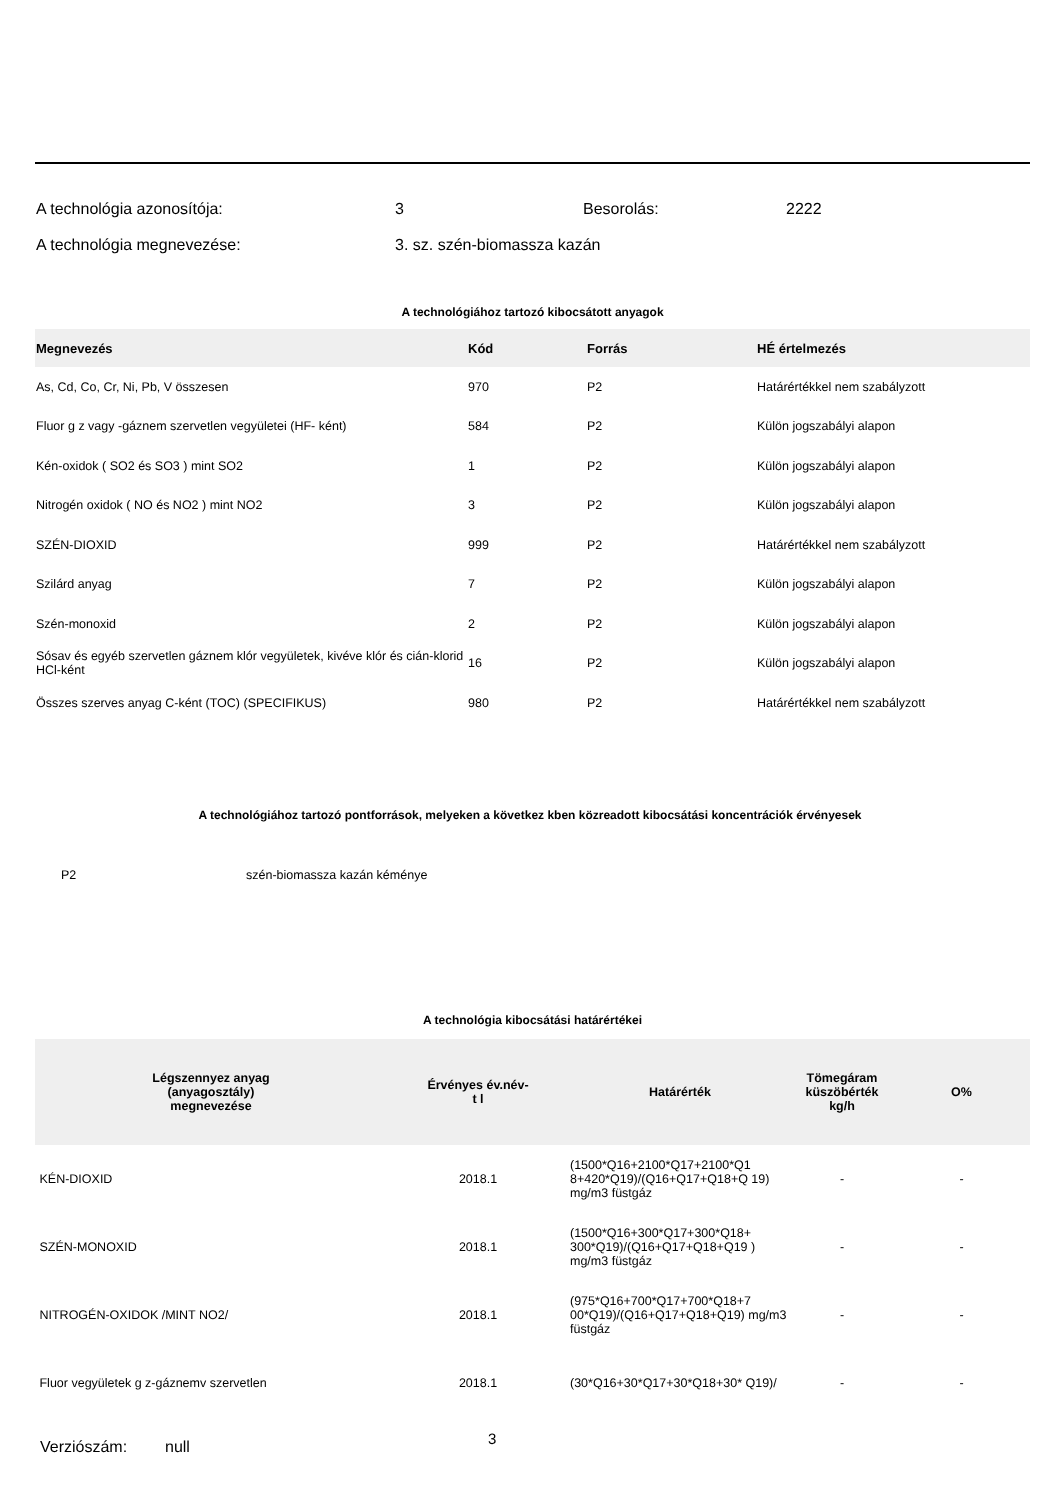A technológia azonosítója: 3 Besorolás: 2222
A technológia megnevezése: 3. sz. szén-biomassza kazán
A technológiához tartozó kibocsátott anyagok
| Megnevezés | Kód | Forrás | HÉ értelmezés |
| --- | --- | --- | --- |
| As, Cd, Co, Cr, Ni, Pb, V összesen | 970 | P2 | Határértékkel nem szabályzott |
| Fluor g z vagy -gáznem szervetlen vegyületei (HF- ként) | 584 | P2 | Külön jogszabályi alapon |
| Kén-oxidok ( SO2 és SO3 ) mint SO2 | 1 | P2 | Külön jogszabályi alapon |
| Nitrogén oxidok ( NO és NO2 ) mint NO2 | 3 | P2 | Külön jogszabályi alapon |
| SZÉN-DIOXID | 999 | P2 | Határértékkel nem szabályzott |
| Szilárd anyag | 7 | P2 | Külön jogszabályi alapon |
| Szén-monoxid | 2 | P2 | Külön jogszabályi alapon |
| Sósav és egyéb szervetlen gáznem klór vegyületek, kivéve klór és cián-klorid HCl-ként | 16 | P2 | Külön jogszabályi alapon |
| Összes szerves anyag C-ként (TOC) (SPECIFIKUS) | 980 | P2 | Határértékkel nem szabályzott |
A technológiához tartozó pontforrások, melyeken a következ kben közreadott kibocsátási koncentrációk érvényesek
P2 szén-biomassza kazán kéménye
A technológia kibocsátási határértékei
| Légszennyez anyag (anyagosztály) megnevezése | Érvényes év.név- t l | Határérték | Tömegáram küszöbérték kg/h | O% |
| --- | --- | --- | --- | --- |
| KÉN-DIOXID | 2018.1 | (1500*Q16+2100*Q17+2100*Q1 8+420*Q19)/(Q16+Q17+Q18+Q 19) mg/m3 füstgáz | - | - |
| SZÉN-MONOXID | 2018.1 | (1500*Q16+300*Q17+300*Q18+ 300*Q19)/(Q16+Q17+Q18+Q19 ) mg/m3 füstgáz | - | - |
| NITROGÉN-OXIDOK /MINT NO2/ | 2018.1 | (975*Q16+700*Q17+700*Q18+7 00*Q19)/(Q16+Q17+Q18+Q19) mg/m3 füstgáz | - | - |
| Fluor vegyületek g z-gáznemv szervetlen | 2018.1 | (30*Q16+30*Q17+30*Q18+30* Q19)/ | - | - |
Verziószám: null 3